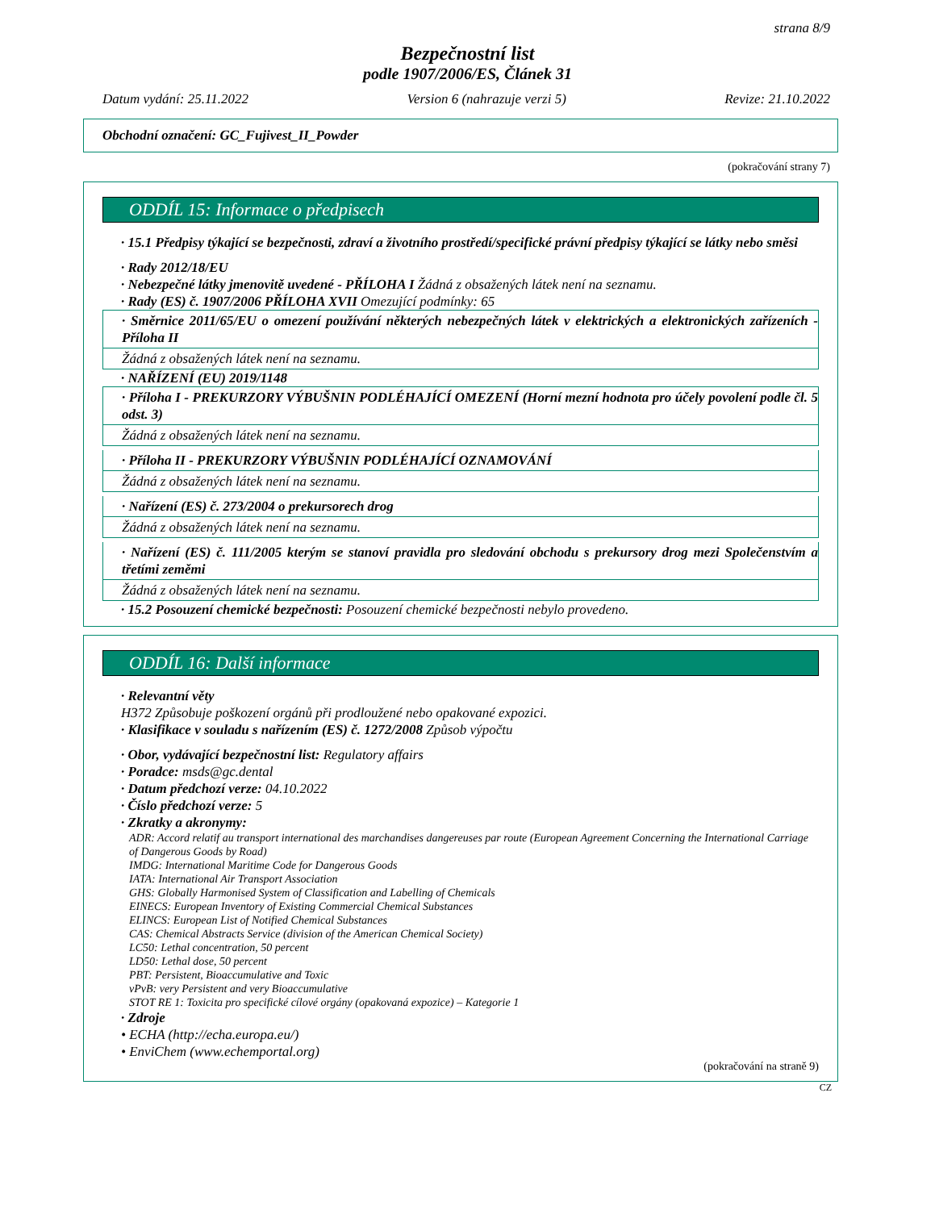strana 8/9
Bezpečnostní list
podle 1907/2006/ES, Článek 31
Datum vydání: 25.11.2022 Version 6 (nahrazuje verzi 5) Revize: 21.10.2022
Obchodní označení: GC_Fujivest_II_Powder
(pokračování strany 7)
ODDÍL 15: Informace o předpisech
· 15.1 Předpisy týkající se bezpečnosti, zdraví a životního prostředí/specifické právní předpisy týkající se látky nebo směsi
· Rady 2012/18/EU
· Nebezpečné látky jmenovitě uvedené - PŘÍLOHA I Žádná z obsažených látek není na seznamu.
· Rady (ES) č. 1907/2006 PŘÍLOHA XVII Omezující podmínky: 65
· Směrnice 2011/65/EU o omezení používání některých nebezpečných látek v elektrických a elektronických zařízeních - Příloha II
Žádná z obsažených látek není na seznamu.
· NAŘÍZENÍ (EU) 2019/1148
· Příloha I - PREKURZORY VÝBUŠNIN PODLÉHAJÍCÍ OMEZENÍ (Horní mezní hodnota pro účely povolení podle čl. 5 odst. 3)
Žádná z obsažených látek není na seznamu.
· Příloha II - PREKURZORY VÝBUŠNIN PODLÉHAJÍCÍ OZNAMOVÁNÍ
Žádná z obsažených látek není na seznamu.
· Nařízení (ES) č. 273/2004 o prekursorech drog
Žádná z obsažených látek není na seznamu.
· Nařízení (ES) č. 111/2005 kterým se stanoví pravidla pro sledování obchodu s prekursory drog mezi Společenstvím a třetími zeměmi
Žádná z obsažených látek není na seznamu.
· 15.2 Posouzení chemické bezpečnosti: Posouzení chemické bezpečnosti nebylo provedeno.
ODDÍL 16: Další informace
· Relevantní věty
H372 Způsobuje poškození orgánů při prodloužené nebo opakované expozici.
· Klasifikace v souladu s nařízením (ES) č. 1272/2008 Způsob výpočtu
· Obor, vydávající bezpečnostní list: Regulatory affairs
· Poradce: msds@gc.dental
· Datum předchozí verze: 04.10.2022
· Číslo předchozí verze: 5
· Zkratky a akronymy:
ADR: Accord relatif au transport international des marchandises dangereuses par route (European Agreement Concerning the International Carriage of Dangerous Goods by Road)
IMDG: International Maritime Code for Dangerous Goods
IATA: International Air Transport Association
GHS: Globally Harmonised System of Classification and Labelling of Chemicals
EINECS: European Inventory of Existing Commercial Chemical Substances
ELINCS: European List of Notified Chemical Substances
CAS: Chemical Abstracts Service (division of the American Chemical Society)
LC50: Lethal concentration, 50 percent
LD50: Lethal dose, 50 percent
PBT: Persistent, Bioaccumulative and Toxic
vPvB: very Persistent and very Bioaccumulative
STOT RE 1: Toxicita pro specifické cílové orgány (opakovaná expozice) – Kategorie 1
· Zdroje
• ECHA (http://echa.europa.eu/)
• EnviChem (www.echemportal.org)
(pokračování na straně 9)
CZ